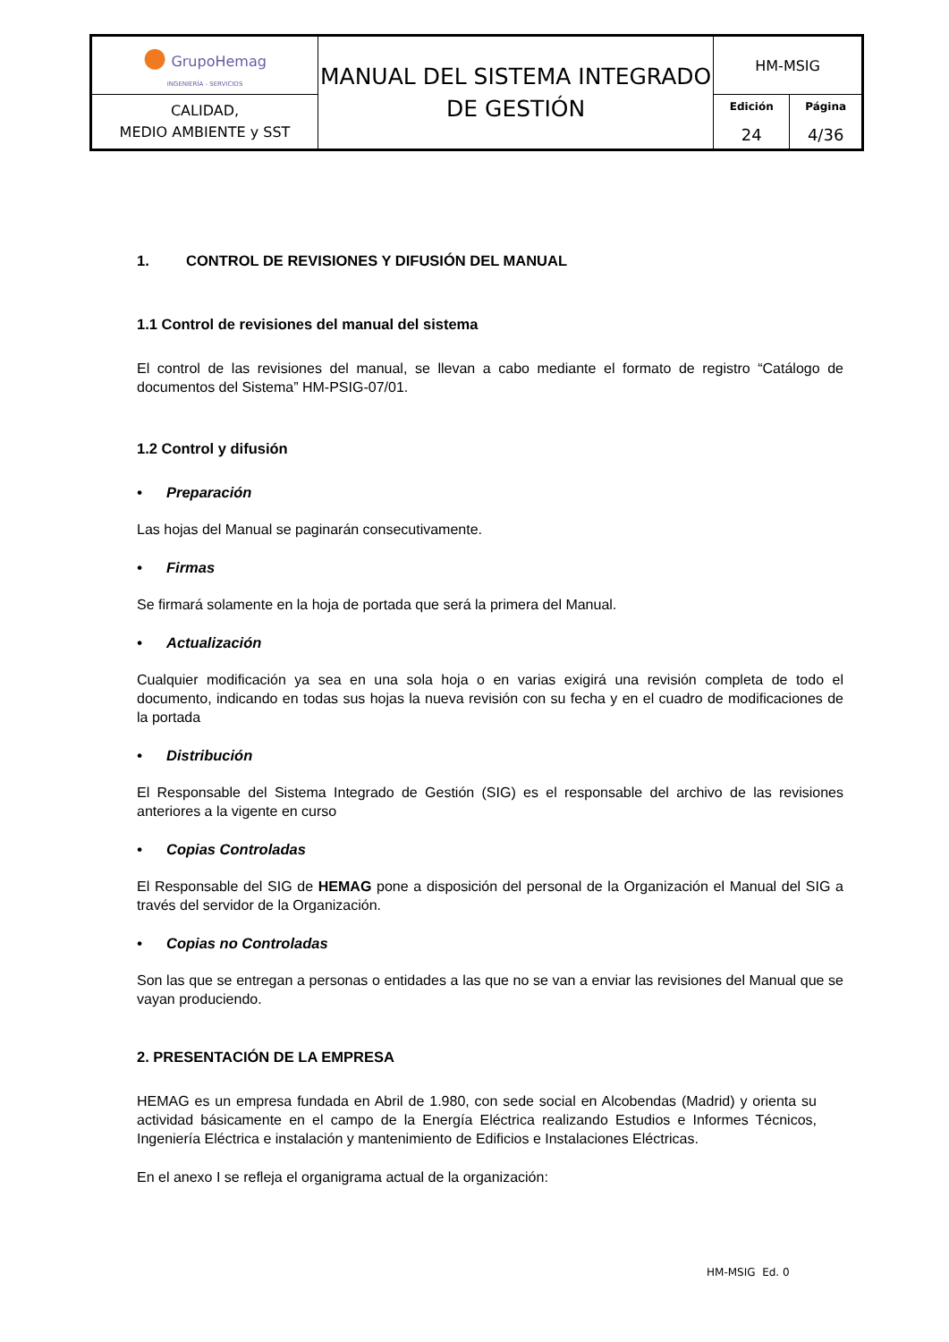| ● GrupoHemag INGENIERÍA - SERVICIOS | MANUAL DEL SISTEMA INTEGRADO DE GESTIÓN | HM-MSIG | |
| CALIDAD, MEDIO AMBIENTE y SST | | Edición 24 | Página 4/36 |
1. CONTROL DE REVISIONES Y DIFUSIÓN DEL MANUAL
1.1 Control de revisiones del manual del sistema
El control de las revisiones del manual, se llevan a cabo mediante el formato de registro “Catálogo de documentos del Sistema” HM-PSIG-07/01.
1.2 Control y difusión
• Preparación
Las hojas del Manual se paginarán consecutivamente.
• Firmas
Se firmará solamente en la hoja de portada que será la primera del Manual.
• Actualización
Cualquier modificación ya sea en una sola hoja o en varias exigirá una revisión completa de todo el documento, indicando en todas sus hojas la nueva revisión con su fecha y en el cuadro de modificaciones de la portada
• Distribución
El Responsable del Sistema Integrado de Gestión (SIG) es el responsable del archivo de las revisiones anteriores a la vigente en curso
• Copias Controladas
El Responsable del SIG de HEMAG pone a disposición del personal de la Organización el Manual del SIG a través del servidor de la Organización.
• Copias no Controladas
Son las que se entregan a personas o entidades a las que no se van a enviar las revisiones del Manual que se vayan produciendo.
2. PRESENTACIÓN DE LA EMPRESA
HEMAG es un empresa fundada en Abril de 1.980, con sede social en Alcobendas (Madrid) y orienta su actividad básicamente en el campo de la Energía Eléctrica realizando Estudios e Informes Técnicos, Ingeniería Eléctrica e instalación y mantenimiento de Edificios e Instalaciones Eléctricas.
En el anexo I se refleja el organigrama actual de la organización:
HM-MSIG Ed. 0